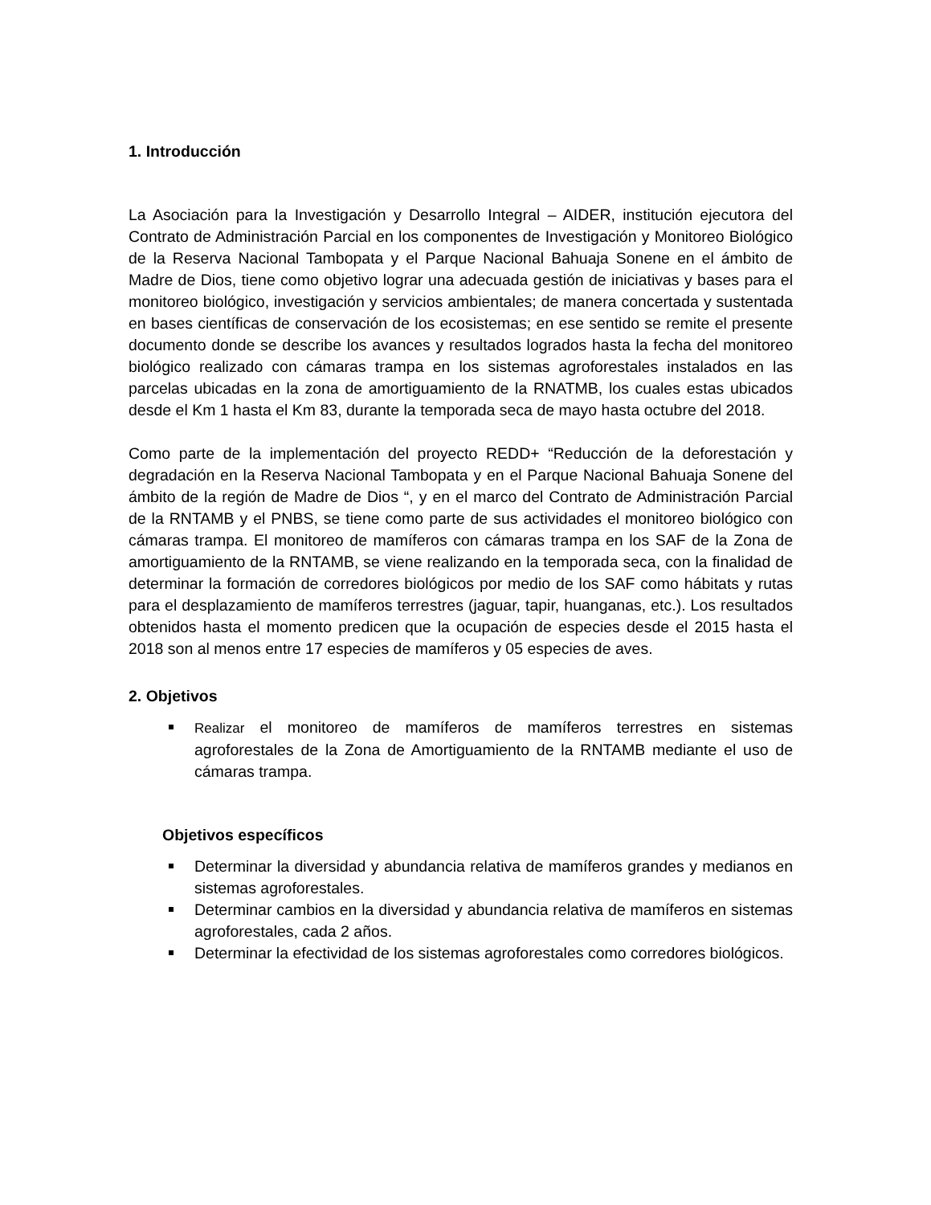1. Introducción
La Asociación para la Investigación y Desarrollo Integral – AIDER, institución ejecutora del Contrato de Administración Parcial en los componentes de Investigación y Monitoreo Biológico de la Reserva Nacional Tambopata y el Parque Nacional Bahuaja Sonene en el ámbito de Madre de Dios, tiene como objetivo lograr una adecuada gestión de iniciativas y bases para el monitoreo biológico, investigación y servicios ambientales; de manera concertada y sustentada en bases científicas de conservación de los ecosistemas; en ese sentido se remite el presente documento donde se describe los avances y resultados logrados hasta la fecha del monitoreo biológico realizado con cámaras trampa en los sistemas agroforestales instalados en las parcelas ubicadas en la zona de amortiguamiento de la RNATMB, los cuales estas ubicados desde el Km 1 hasta el Km 83, durante la temporada seca de mayo hasta octubre del 2018.
Como parte de la implementación del proyecto REDD+ “Reducción de la deforestación y degradación en la Reserva Nacional Tambopata y en el Parque Nacional Bahuaja Sonene del ámbito de la región de Madre de Dios “, y en el marco del Contrato de Administración Parcial de la RNTAMB y el PNBS, se tiene como parte de sus actividades el monitoreo biológico con cámaras trampa. El monitoreo de mamíferos con cámaras trampa en los SAF de la Zona de amortiguamiento de la RNTAMB, se viene realizando en la temporada seca, con la finalidad de determinar la formación de corredores biológicos por medio de los SAF como hábitats y rutas para el desplazamiento de mamíferos terrestres (jaguar, tapir, huanganas, etc.). Los resultados obtenidos hasta el momento predicen que la ocupación de especies desde el 2015 hasta el 2018 son al menos entre 17 especies de mamíferos y 05 especies de aves.
2. Objetivos
Realizar el monitoreo de mamíferos de mamíferos terrestres en sistemas agroforestales de la Zona de Amortiguamiento de la RNTAMB mediante el uso de cámaras trampa.
Objetivos específicos
Determinar la diversidad y abundancia relativa de mamíferos grandes y medianos en sistemas agroforestales.
Determinar cambios en la diversidad y abundancia relativa de mamíferos en sistemas agroforestales, cada 2 años.
Determinar la efectividad de los sistemas agroforestales como corredores biológicos.